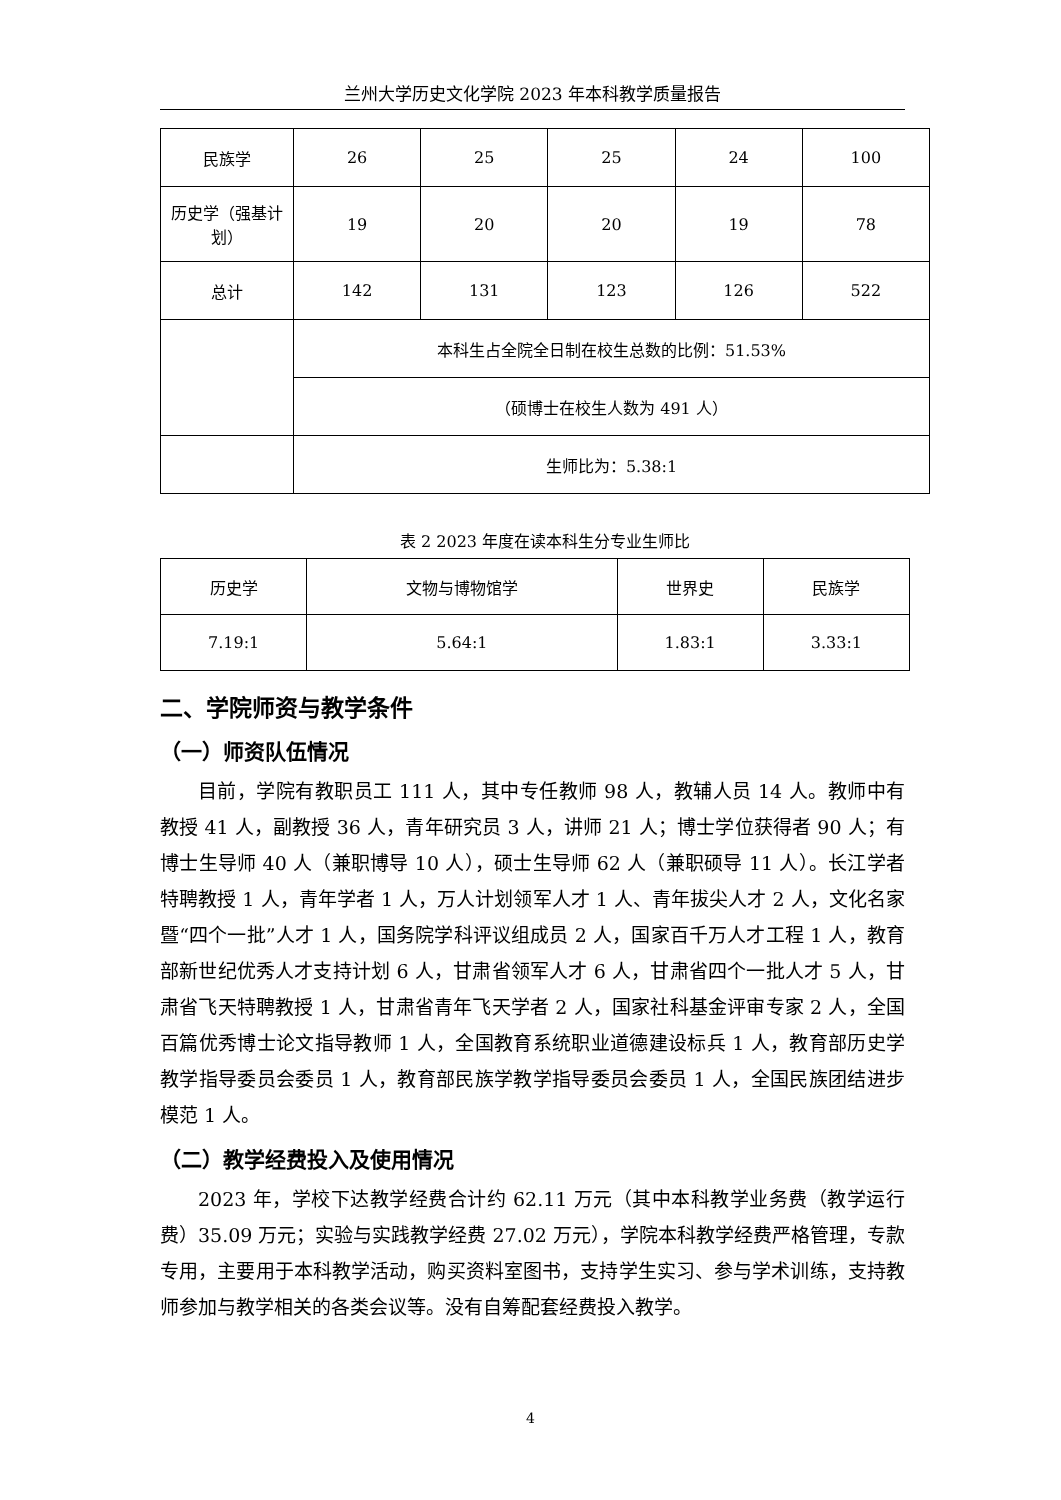兰州大学历史文化学院 2023 年本科教学质量报告
| 民族学 | 26 | 25 | 25 | 24 | 100 |
| 历史学（强基计划） | 19 | 20 | 20 | 19 | 78 |
| 总计 | 142 | 131 | 123 | 126 | 522 |
| | 本科生占全院全日制在校生总数的比例：51.53% | | | | |
| | （硕博士在校生人数为 491 人） | | | | |
| | 生师比为：5.38:1 | | | | |
表 2 2023 年度在读本科生分专业生师比
| 历史学 | 文物与博物馆学 | 世界史 | 民族学 |
| 7.19:1 | 5.64:1 | 1.83:1 | 3.33:1 |
二、学院师资与教学条件
（一）师资队伍情况
目前，学院有教职员工 111 人，其中专任教师 98 人，教辅人员 14 人。教师中有教授 41 人，副教授 36 人，青年研究员 3 人，讲师 21 人；博士学位获得者 90 人；有博士生导师 40 人（兼职博导 10 人），硕士生导师 62 人（兼职硕导 11 人）。长江学者特聘教授 1 人，青年学者 1 人，万人计划领军人才 1 人、青年拔尖人才 2 人，文化名家暨“四个一批”人才 1 人，国务院学科评议组成员 2 人，国家百千万人才工程 1 人，教育部新世纪优秀人才支持计划 6 人，甘肃省领军人才 6 人，甘肃省四个一批人才 5 人，甘肃省飞天特聘教授 1 人，甘肃省青年飞天学者 2 人，国家社科基金评审专家 2 人，全国百篇优秀博士论文指导教师 1 人，全国教育系统职业道德建设标兵 1 人，教育部历史学教学指导委员会委员 1 人，教育部民族学教学指导委员会委员 1 人，全国民族团结进步模范 1 人。
（二）教学经费投入及使用情况
2023 年，学校下达教学经费合计约 62.11 万元（其中本科教学业务费（教学运行费）35.09 万元；实验与实践教学经费 27.02 万元），学院本科教学经费严格管理，专款专用，主要用于本科教学活动，购买资料室图书，支持学生实习、参与学术训练，支持教师参加与教学相关的各类会议等。没有自筹配套经费投入教学。
4